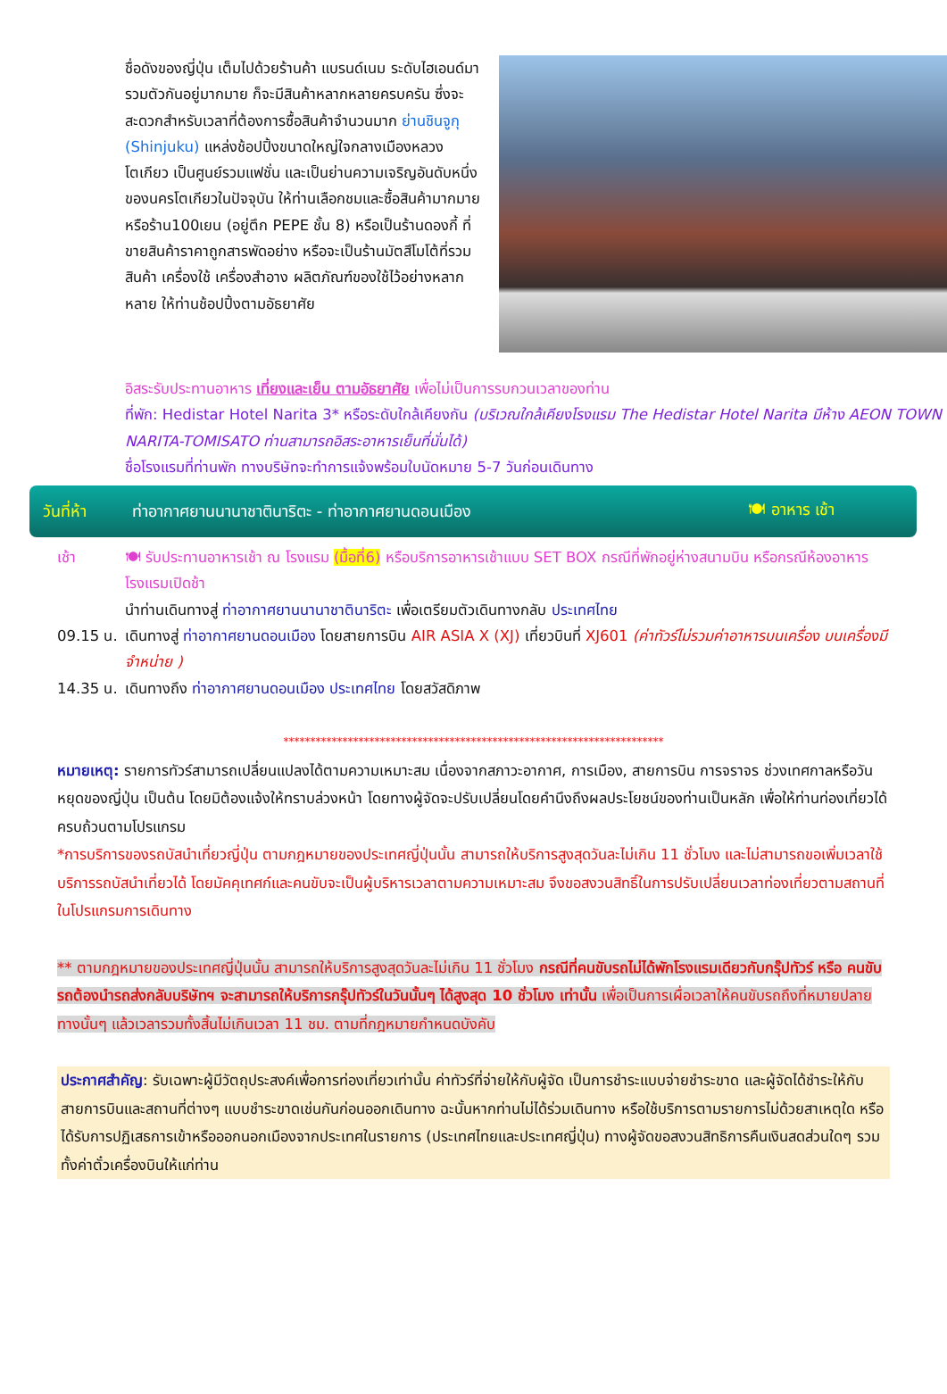ชื่อดังของญี่ปุ่น เต็มไปด้วยร้านค้า แบรนด์เนม ระดับไฮเอนด์มารวมตัวกันอยู่มากมาย ก็จะมีสินค้าหลากหลายครบครัน ซึ่งจะสะดวกสำหรับเวลาที่ต้องการซื้อสินค้าจำนวนมาก ย่านชินจูกุ (Shinjuku) แหล่งช้อปปิ้งขนาดใหญ่ใจกลางเมืองหลวงโตเกียว เป็นศูนย์รวมแฟชั่น และเป็นย่านความเจริญอันดับหนึ่งของนครโตเกียวในปัจจุบัน ให้ท่านเลือกชมและซื้อสินค้ามากมาย หรือร้าน100เยน (อยู่ตึก PEPE ชั้น 8) หรือเป็นร้านดองกี้ ที่ขายสินค้าราคาถูกสารพัดอย่าง หรือจะเป็นร้านมัตสึโมโต้ที่รวมสินค้า เครื่องใช้ เครื่องสำอาง ผลิตภัณฑ์ของใช้ไว้อย่างหลากหลาย ให้ท่านช้อปปิ้งตามอัธยาศัย
อิสระรับประทานอาหาร เที่ยงและเย็น ตามอัธยาศัย เพื่อไม่เป็นการรบกวนเวลาของท่าน
ที่พัก: Hedistar Hotel Narita 3* หรือระดับใกล้เคียงกัน (บริเวณใกล้เคียงโรงแรม The Hedistar Hotel Narita มีห้าง AEON TOWN NARITA-TOMISATO ท่านสามารถอิสระอาหารเย็นที่นั่นได้)
ชื่อโรงแรมที่ท่านพัก ทางบริษัทจะทำการแจ้งพร้อมใบนัดหมาย 5-7 วันก่อนเดินทาง
วันที่ห้า ท่าอากาศยานนานาชาตินาริตะ - ท่าอากาศยานดอนเมือง 🍽 อาหาร เช้า
เช้า 🍽 รับประทานอาหารเช้า ณ โรงแรม (มื้อที่6) หรือบริการอาหารเช้าแบบ SET BOX กรณีที่พักอยู่ห่างสนามบิน หรือกรณีห้องอาหารโรงแรมเปิดช้า
นำท่านเดินทางสู่ ท่าอากาศยานนานาชาตินาริตะ เพื่อเตรียมตัวเดินทางกลับ ประเทศไทย
09.15 น.
เดินทางสู่ ท่าอากาศยานดอนเมือง โดยสายการบิน AIR ASIA X (XJ) เที่ยวบินที่ XJ601 (ค่าทัวร์ไม่รวมค่าอาหารบนเครื่อง บนเครื่องมีจำหน่าย )
14.35 น.
เดินทางถึง ท่าอากาศยานดอนเมือง ประเทศไทย โดยสวัสดิภาพ
***********************************************************************
หมายเหตุ: รายการทัวร์สามารถเปลี่ยนแปลงได้ตามความเหมาะสม เนื่องจากสภาวะอากาศ, การเมือง, สายการบิน การจราจร ช่วงเทศกาลหรือวันหยุดของญี่ปุ่น เป็นต้น โดยมิต้องแจ้งให้ทราบล่วงหน้า โดยทางผู้จัดจะปรับเปลี่ยนโดยคำนึงถึงผลประโยชน์ของท่านเป็นหลัก เพื่อให้ท่านท่องเที่ยวได้ครบถ้วนตามโปรแกรม
*การบริการของรถบัสนำเที่ยวญี่ปุ่น ตามกฎหมายของประเทศญี่ปุ่นนั้น สามารถให้บริการสูงสุดวันละไม่เกิน 11 ชั่วโมง และไม่สามารถขอเพิ่มเวลาใช้บริการรถบัสนำเที่ยวได้ โดยมัคคุเทศก์และคนขับจะเป็นผู้บริหารเวลาตามความเหมาะสม จึงขอสงวนสิทธิ์ในการปรับเปลี่ยนเวลาท่องเที่ยวตามสถานที่ในโปรแกรมการเดินทาง
** ตามกฎหมายของประเทศญี่ปุ่นนั้น สามารถให้บริการสูงสุดวันละไม่เกิน 11 ชั่วโมง กรณีที่คนขับรถไม่ได้พักโรงแรมเดียวกับกรุ๊ปทัวร์ หรือ คนขับรถต้องนำรถส่งกลับบริษัทฯ จะสามารถให้บริการกรุ๊ปทัวร์ในวันนั้นๆ ได้สูงสุด 10 ชั่วโมง เท่านั้น เพื่อเป็นการเผื่อเวลาให้คนขับรถถึงที่หมายปลายทางนั้นๆ แล้วเวลารวมทั้งสิ้นไม่เกินเวลา 11 ชม. ตามที่กฎหมายกำหนดบังคับ
ประกาศสำคัญ: รับเฉพาะผู้มีวัตถุประสงค์เพื่อการท่องเที่ยวเท่านั้น ค่าทัวร์ที่จ่ายให้กับผู้จัด เป็นการชำระแบบจ่ายชำระขาด และผู้จัดได้ชำระให้กับสายการบินและสถานที่ต่างๆ แบบชำระขาดเช่นกันก่อนออกเดินทาง ฉะนั้นหากท่านไม่ได้ร่วมเดินทาง หรือใช้บริการตามรายการไม่ด้วยสาเหตุใด หรือได้รับการปฏิเสธการเข้าหรือออกนอกเมืองจากประเทศในรายการ (ประเทศไทยและประเทศญี่ปุ่น) ทางผู้จัดขอสงวนสิทธิการคืนเงินสดส่วนใดๆ รวมทั้งค่าตั๋วเครื่องบินให้แก่ท่าน